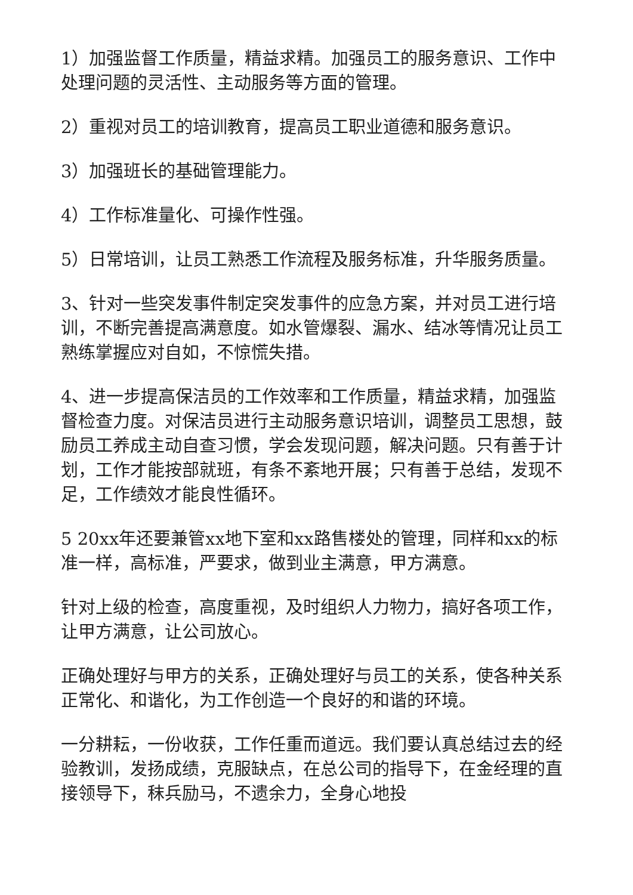1）加强监督工作质量，精益求精。加强员工的服务意识、工作中处理问题的灵活性、主动服务等方面的管理。
2）重视对员工的培训教育，提高员工职业道德和服务意识。
3）加强班长的基础管理能力。
4）工作标准量化、可操作性强。
5）日常培训，让员工熟悉工作流程及服务标准，升华服务质量。
3、针对一些突发事件制定突发事件的应急方案，并对员工进行培训，不断完善提高满意度。如水管爆裂、漏水、结冰等情况让员工熟练掌握应对自如，不惊慌失措。
4、进一步提高保洁员的工作效率和工作质量，精益求精，加强监督检查力度。对保洁员进行主动服务意识培训，调整员工思想，鼓励员工养成主动自查习惯，学会发现问题，解决问题。只有善于计划，工作才能按部就班，有条不紊地开展；只有善于总结，发现不足，工作绩效才能良性循环。
5 20xx年还要兼管xx地下室和xx路售楼处的管理，同样和xx的标准一样，高标准，严要求，做到业主满意，甲方满意。
针对上级的检查，高度重视，及时组织人力物力，搞好各项工作，让甲方满意，让公司放心。
正确处理好与甲方的关系，正确处理好与员工的关系，使各种关系正常化、和谐化，为工作创造一个良好的和谐的环境。
一分耕耘，一份收获，工作任重而道远。我们要认真总结过去的经验教训，发扬成绩，克服缺点，在总公司的指导下，在金经理的直接领导下，秣兵励马，不遗余力，全身心地投